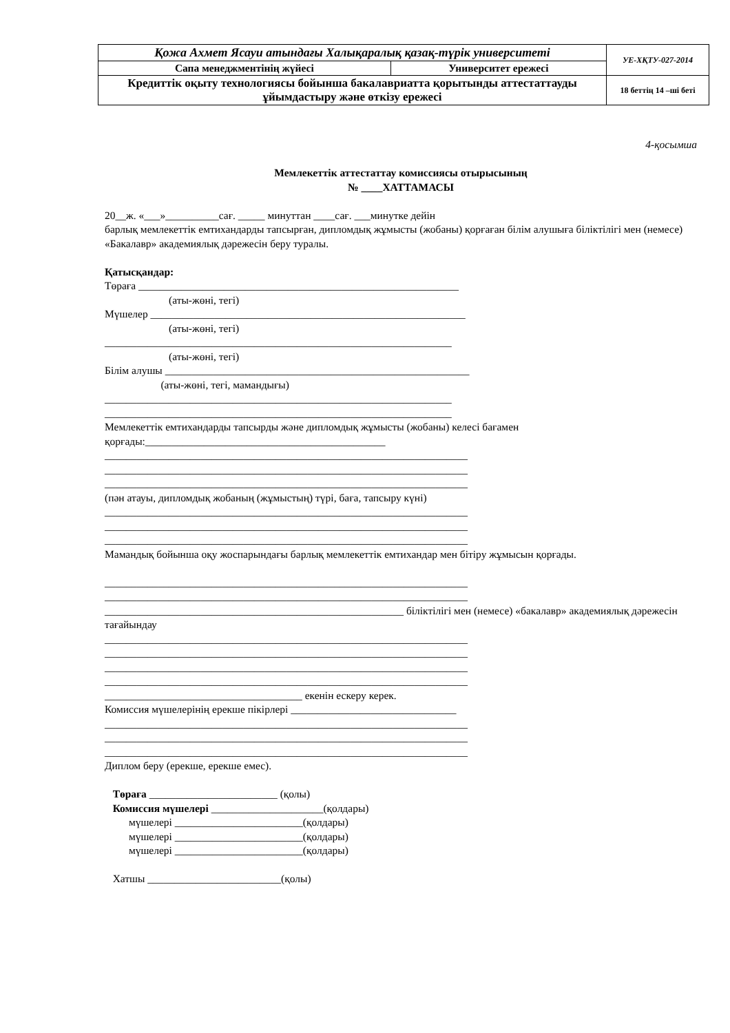| Қожа Ахмет Ясауи атындағы Халықаралық қазақ-түрік университеті | | УЕ-ХҚТУ-027-2014 |
| Сапа менеджментінің жүйесі | Университет ережесі | |
| Кредиттік оқыту технологиясы бойынша бакалавриатта қорытынды аттестаттауды ұйымдастыру және өткізу ережесі | | 18 беттің 14 –ші беті |
4-қосымша
Мемлекеттік аттестаттау комиссиясы отырысының
№ ____ХАТТАМАСЫ
20__ж. «___»__________сағ. _____ минуттан ____сағ. ___минутке дейін
барлық мемлекеттік емтихандарды тапсырған, дипломдық жұмысты (жобаны) қорғаған білім алушыға біліктілігі мен (немесе) «Бакалавр» академиялық дәрежесін беру туралы.
Қатысқандар:
Төраға ____________________________________________________________
(аты-жөні, тегі)
Мүшелер ___________________________________________________________
(аты-жөні, тегі)
_________________________________________________________________
(аты-жөні, тегі)
Білім алушы _________________________________________________________
(аты-жөні, тегі, мамандығы)
_________________________________________________________________
_________________________________________________________________
Мемлекеттік емтихандарды тапсырды және дипломдық жұмысты (жобаны) келесі бағамен қорғады:_____________________________________________
____________________________________________________________________
____________________________________________________________________
____________________________________________________________________
(пән атауы, дипломдық жобаның (жұмыстың) түрі, баға, тапсыру күні)
____________________________________________________________________
____________________________________________________________________
____________________________________________________________________
Мамандық бойынша оқу жоспарындағы барлық мемлекеттік емтихандар мен бітіру жұмысын қорғады.
____________________________________________________________________
____________________________________________________________________
________________________________________________________ біліктілігі мен (немесе) «бакалавр» академиялық дәрежесін тағайындау
____________________________________________________________________
____________________________________________________________________
____________________________________________________________________
____________________________________________________________________
_____________________________________ екенін ескеру керек.
Комиссия мүшелерінің ерекше пікірлері _______________________________
____________________________________________________________________
____________________________________________________________________
____________________________________________________________________
Диплом беру (ерекше, ерекше емес).
Төраға ________________________ (қолы)
Комиссия мүшелері _____________________(қолдары)
мүшелері ________________________(қолдары)
мүшелері ________________________(қолдары)
мүшелері ________________________(қолдары)
Хатшы _________________________(қолы)